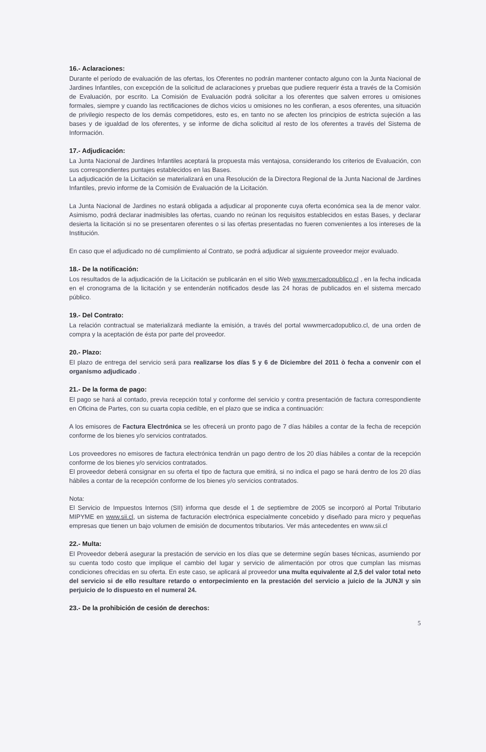16.- Aclaraciones:
Durante el período de evaluación de las ofertas, los Oferentes no podrán mantener contacto alguno con la Junta Nacional de Jardines Infantiles, con excepción de la solicitud de aclaraciones y pruebas que pudiere requerir ésta a través de la Comisión de Evaluación, por escrito. La Comisión de Evaluación podrá solicitar a los oferentes que salven errores u omisiones formales, siempre y cuando las rectificaciones de dichos vicios u omisiones no les confieran, a esos oferentes, una situación de privilegio respecto de los demás competidores, esto es, en tanto no se afecten los principios de estricta sujeción a las bases y de igualdad de los oferentes, y se informe de dicha solicitud al resto de los oferentes a través del Sistema de Información.
17.- Adjudicación:
La Junta Nacional de Jardines Infantiles aceptará la propuesta más ventajosa, considerando los criterios de Evaluación, con sus correspondientes puntajes establecidos en las Bases.
La adjudicación de la Licitación se materializará en una Resolución de la Directora Regional de la Junta Nacional de Jardines Infantiles, previo informe de la Comisión de Evaluación de la Licitación.
La Junta Nacional de Jardines no estará obligada a adjudicar al proponente cuya oferta económica sea la de menor valor. Asimismo, podrá declarar inadmisibles las ofertas, cuando no reúnan los requisitos establecidos en estas Bases, y declarar desierta la licitación si no se presentaren oferentes o si las ofertas presentadas no fueren convenientes a los intereses de la Institución.
En caso que el adjudicado no dé cumplimiento al Contrato, se podrá adjudicar al siguiente proveedor mejor evaluado.
18.- De la notificación:
Los resultados de la adjudicación de la Licitación se publicarán en el sitio Web www.mercadopublico.cl , en la fecha indicada en el cronograma de la licitación y se entenderán notificados desde las 24 horas de publicados en el sistema mercado público.
19.- Del Contrato:
La relación contractual se materializará mediante la emisión, a través del portal wwwmercadopublico.cl, de una orden de compra y la aceptación de ésta por parte del proveedor.
20.- Plazo:
El plazo de entrega del servicio será para realizarse los días 5 y 6 de Diciembre del 2011 ò fecha a convenir con el organismo adjudicado .
21.- De la forma de pago:
El pago se hará al contado, previa recepción total y conforme del servicio y contra presentación de factura correspondiente en Oficina de Partes, con su cuarta copia cedible, en el plazo que se indica a continuación:
A los emisores de Factura Electrónica se les ofrecerá un pronto pago de 7 días hábiles a contar de la fecha de recepción conforme de los bienes y/o servicios contratados.
Los proveedores no emisores de factura electrónica tendrán un pago dentro de los 20 días hábiles a contar de la recepción conforme de los bienes y/o servicios contratados.
El proveedor deberá consignar en su oferta el tipo de factura que emitirá, si no indica el pago se hará dentro de los 20 días hábiles a contar de la recepción conforme de los bienes y/o servicios contratados.
Nota:
El Servicio de Impuestos Internos (SII) informa que desde el 1 de septiembre de 2005 se incorporó al Portal Tributario MIPYME en www.sii.cl, un sistema de facturación electrónica especialmente concebido y diseñado para micro y pequeñas empresas que tienen un bajo volumen de emisión de documentos tributarios. Ver más antecedentes en www.sii.cl
22.- Multa:
El Proveedor deberá asegurar la prestación de servicio en los días que se determine según bases técnicas, asumiendo por su cuenta todo costo que implique el cambio del lugar y servicio de alimentación por otros que cumplan las mismas condiciones ofrecidas en su oferta. En este caso, se aplicará al proveedor una multa equivalente al 2,5 del valor total neto del servicio si de ello resultare retardo o entorpecimiento en la prestación del servicio a juicio de la JUNJI y sin perjuicio de lo dispuesto en el numeral 24.
23.- De la prohibición de cesión de derechos:
5